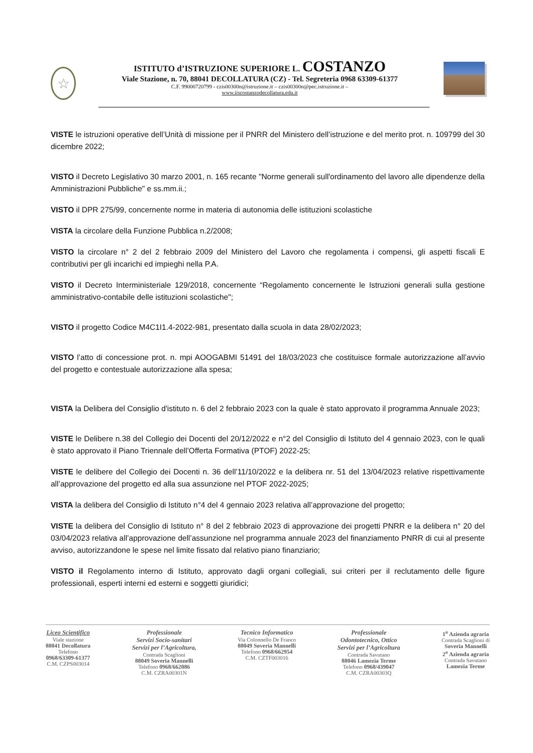☆
ISTITUTO d’ISTRUZIONE SUPERIORE L. COSTANZO
Viale Stazione, n. 70, 88041 DECOLLATURA (CZ) - Tel. Segreteria 0968 63309-61377
C.F. 99000720799 - czis00300n@istruzione.it – czis00300n@pec.istruzione.it –
www.iiscostanzodecollatura.edu.it
VISTE le istruzioni operative dell’Unità di missione per il PNRR del Ministero dell’istruzione e del merito prot. n. 109799 del 30 dicembre 2022;
VISTO il Decreto Legislativo 30 marzo 2001, n. 165 recante "Norme generali sull'ordinamento del lavoro alle dipendenze della Amministrazioni Pubbliche" e ss.mm.ii.;
VISTO il DPR 275/99, concernente norme in materia di autonomia delle istituzioni scolastiche
VISTA la circolare della Funzione Pubblica n.2/2008;
VISTO la circolare n° 2 del 2 febbraio 2009 del Ministero del Lavoro che regolamenta i compensi, gli aspetti fiscali E contributivi per gli incarichi ed impieghi nella P.A.
VISTO il Decreto Interministeriale 129/2018, concernente “Regolamento concernente le Istruzioni generali sulla gestione amministrativo-contabile delle istituzioni scolastiche";
VISTO il progetto Codice M4C1I1.4-2022-981, presentato dalla scuola in data 28/02/2023;
VISTO l’atto di concessione prot. n. mpi AOOGABMI 51491 del 18/03/2023 che costituisce formale autorizzazione all’avvio del progetto e contestuale autorizzazione alla spesa;
VISTA la Delibera del Consiglio d'istituto n. 6 del 2 febbraio 2023 con la quale è stato approvato il programma Annuale 2023;
VISTE le Delibere n.38 del Collegio dei Docenti del 20/12/2022 e n°2 del Consiglio di Istituto del 4 gennaio 2023, con le quali è stato approvato il Piano Triennale dell’Offerta Formativa (PTOF) 2022-25;
VISTE le delibere del Collegio dei Docenti n. 36 dell’11/10/2022 e la delibera nr. 51 del 13/04/2023 relative rispettivamente all’approvazione del progetto ed alla sua assunzione nel PTOF 2022-2025;
VISTA la delibera del Consiglio di Istituto n°4 del 4 gennaio 2023 relativa all’approvazione del progetto;
VISTE la delibera del Consiglio di Istituto n° 8 del 2 febbraio 2023 di approvazione dei progetti PNRR e la delibera n° 20 del 03/04/2023 relativa all’approvazione dell’assunzione nel programma annuale 2023 del finanziamento PNRR di cui al presente avviso, autorizzandone le spese nel limite fissato dal relativo piano finanziario;
VISTO il Regolamento interno di Istituto, approvato dagli organi collegiali, sui criteri per il reclutamento delle figure professionali, esperti interni ed esterni e soggetti giuridici;
Liceo Scientifico
Viale stazione
88041 Decollatura
Telefono
0968/63309-61377
C.M. CZPS003014
Professionale
Servizi Socio-sanitari
Servizi per l’Agricoltura,
Contrada Scaglioni
88049 Soveria Mannelli
Telefono 0968/662086
C.M. CZRA00301N
Tecnico Informatico
Via Colonnello De Franco
88049 Soveria Mannelli
Telefono 0968/662954
C.M. CZTF003016
Professionale
Odontotecnico, Ottico
Servizi per l’Agricoltura
Contrada Savutano
88046 Lamezia Terme
Telefono 0968/439047
C.M. CZRA00303Q
1<sup>a</sup> Azienda agraria
Contrada Scaglioni di
Soveria Mannelli
2<sup>a</sup> Azienda agraria
Contrada Savutano
Lamezia Terme